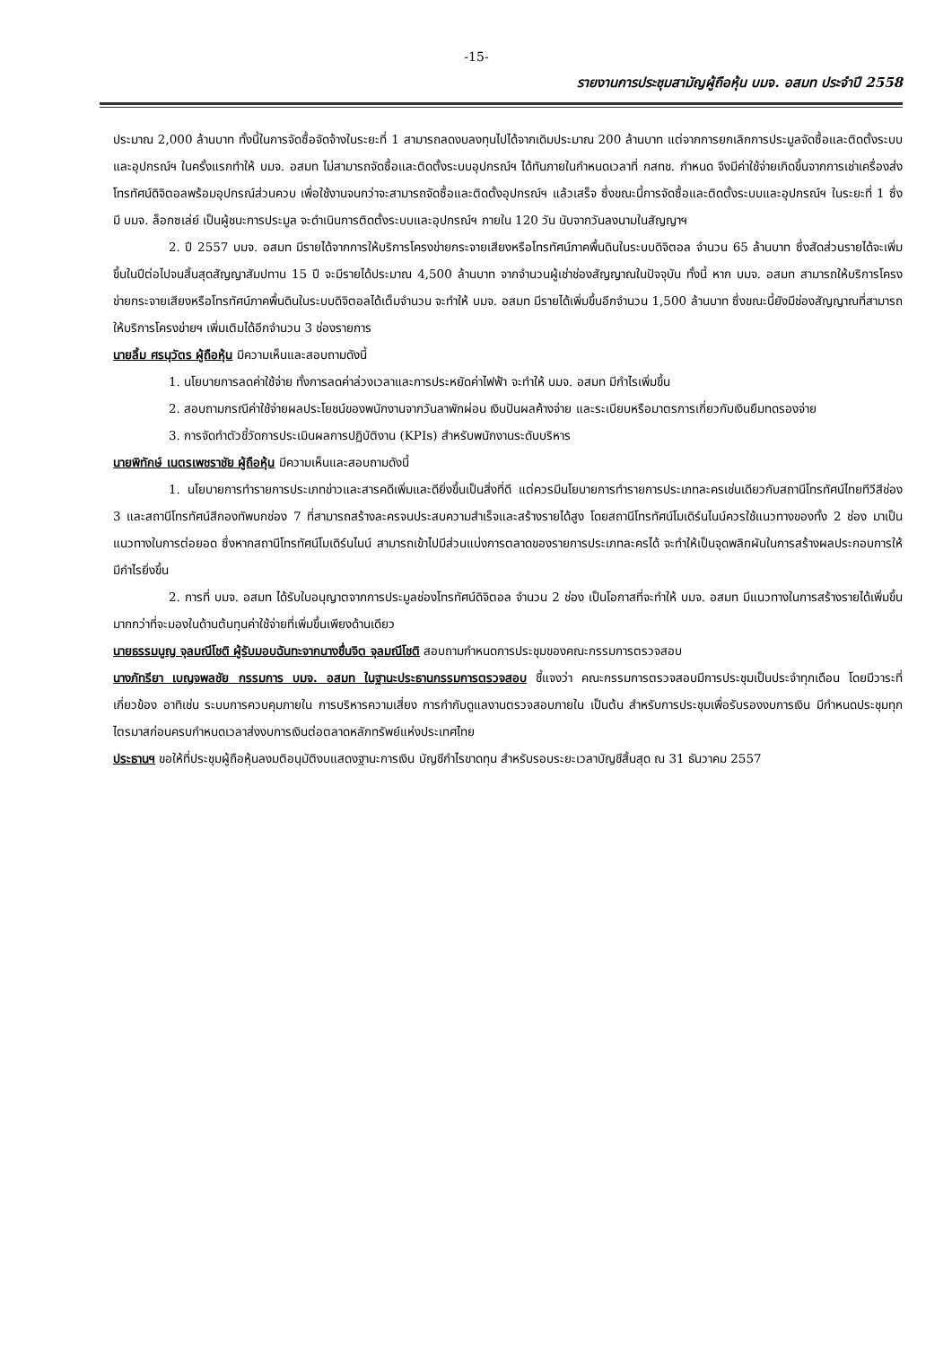-15-
รายงานการประชุมสามัญผู้ถือหุ้น บมจ. อสมท ประจำปี 2558
ประมาณ 2,000 ล้านบาท ทั้งนี้ในการจัดซื้อจัดจ้างในระยะที่ 1 สามารถลดงบลงทุนไปได้จากเดิมประมาณ 200 ล้านบาท แต่จากการยกเลิกการประมูลจัดซื้อและติดตั้งระบบและอุปกรณ์ฯ ในครั้งแรกทำให้ บมจ. อสมท ไม่สามารถจัดซื้อและติดตั้งระบบอุปกรณ์ฯ ได้ทันภายในกำหนดเวลาที่ กสทช. กำหนด จึงมีค่าใช้จ่ายเกิดขึ้นจากการเช่าเครื่องส่งโทรทัศน์ดิจิตอลพร้อมอุปกรณ์ส่วนควบ เพื่อใช้งานจนกว่าจะสามารถจัดซื้อและติดตั้งอุปกรณ์ฯ แล้วเสร็จ ซึ่งขณะนี้การจัดซื้อและติดตั้งระบบและอุปกรณ์ฯ ในระยะที่ 1 ซึ่งมี บมจ. ล็อกซเล่ย์ เป็นผู้ชนะการประมูล จะดำเนินการติดตั้งระบบและอุปกรณ์ฯ ภายใน 120 วัน นับจากวันลงนามในสัญญาฯ
2. ปี 2557 บมจ. อสมท มีรายได้จากการให้บริการโครงข่ายกระจายเสียงหรือโทรทัศน์ภาคพื้นดินในระบบดิจิตอล จำนวน 65 ล้านบาท ซึ่งสัดส่วนรายได้จะเพิ่มขึ้นในปีต่อไปจนสิ้นสุดสัญญาสัมปทาน 15 ปี จะมีรายได้ประมาณ 4,500 ล้านบาท จากจำนวนผู้เช่าช่องสัญญาณในปัจจุบัน ทั้งนี้ หาก บมจ. อสมท สามารถให้บริการโครงข่ายกระจายเสียงหรือโทรทัศน์ภาคพื้นดินในระบบดิจิตอลได้เต็มจำนวน จะทำให้ บมจ. อสมท มีรายได้เพิ่มขึ้นอีกจำนวน 1,500 ล้านบาท ซึ่งขณะนี้ยังมีช่องสัญญาณที่สามารถให้บริการโครงข่ายฯ เพิ่มเติมได้อีกจำนวน 3 ช่องรายการ
นายลิ้ม ศรนุวัตร ผู้ถือหุ้น มีความเห็นและสอบถามดังนี้
1. นโยบายการลดค่าใช้จ่าย ทั้งการลดค่าล่วงเวลาและการประหยัดค่าไฟฟ้า จะทำให้ บมจ. อสมท มีกำไรเพิ่มขึ้น
2. สอบถามกรณีค่าใช้จ่ายผลประโยชน์ของพนักงานจากวันลาพักผ่อน เงินปันผลค้างจ่าย และระเบียบหรือมาตรการเกี่ยวกับเงินยืมทดรองจ่าย
3. การจัดทำตัวชี้วัดการประเมินผลการปฏิบัติงาน (KPIs) สำหรับพนักงานระดับบริหาร
นายพิทักษ์ เนตรเพชราชัย ผู้ถือหุ้น มีความเห็นและสอบถามดังนี้
1. นโยบายการทำรายการประเภทข่าวและสารคดีเพิ่มและดียิ่งขึ้นเป็นสิ่งที่ดี แต่ควรมีนโยบายการทำรายการประเภทละครเช่นเดียวกับสถานีโทรทัศน์ไทยทีวีสีช่อง 3 และสถานีโทรทัศน์สีกองทัพบกช่อง 7 ที่สามารถสร้างละครจนประสบความสำเร็จและสร้างรายได้สูง โดยสถานีโทรทัศน์โมเดิร์นไนน์ควรใช้แนวทางของทั้ง 2 ช่อง มาเป็นแนวทางในการต่อยอด ซึ่งหากสถานีโทรทัศน์โมเดิร์นไนน์ สามารถเข้าไปมีส่วนแบ่งการตลาดของรายการประเภทละครได้ จะทำให้เป็นจุดพลิกผันในการสร้างผลประกอบการให้มีกำไรยิ่งขึ้น
2. การที่ บมจ. อสมท ได้รับใบอนุญาตจากการประมูลช่องโทรทัศน์ดิจิตอล จำนวน 2 ช่อง เป็นโอกาสที่จะทำให้ บมจ. อสมท มีแนวทางในการสร้างรายได้เพิ่มขึ้น มากกว่าที่จะมองในด้านต้นทุนค่าใช้จ่ายที่เพิ่มขึ้นเพียงด้านเดียว
นายธรรมนูญ จุลมณีโชติ ผู้รับมอบฉันทะจากนางชื่นจิต จุลมณีโชติ สอบถามกำหนดการประชุมของคณะกรรมการตรวจสอบ
นางภัทรียา เบญจพลชัย กรรมการ บมจ. อสมท ในฐานะประธานกรรมการตรวจสอบ ชี้แจงว่า คณะกรรมการตรวจสอบมีการประชุมเป็นประจำทุกเดือน โดยมีวาระที่เกี่ยวข้อง อาทิเช่น ระบบการควบคุมภายใน การบริหารความเสี่ยง การกำกับดูแลงานตรวจสอบภายใน เป็นต้น สำหรับการประชุมเพื่อรับรองงบการเงิน มีกำหนดประชุมทุกไตรมาสก่อนครบกำหนดเวลาส่งงบการเงินต่อตลาดหลักทรัพย์แห่งประเทศไทย
ประธานฯ ขอให้ที่ประชุมผู้ถือหุ้นลงมติอนุมัติงบแสดงฐานะการเงิน บัญชีกำไรขาดทุน สำหรับรอบระยะเวลาบัญชีสิ้นสุด ณ 31 ธันวาคม 2557